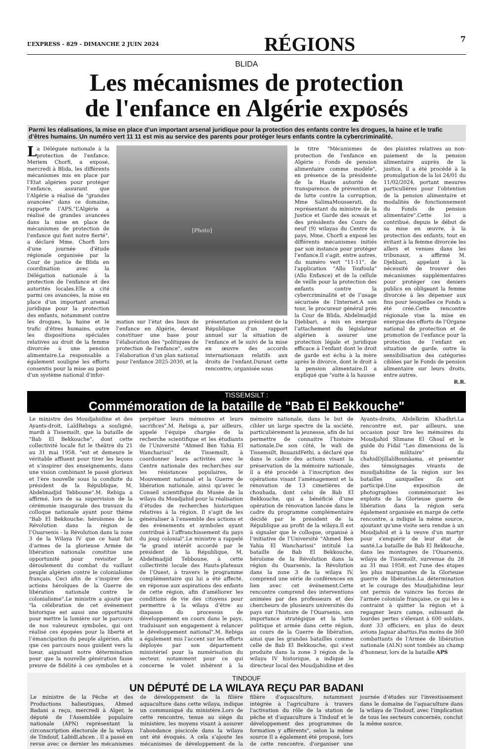L’EXPRESS - 829 - DIMANCHE 2 JUIN 2024
RÉGIONS
7
BLIDA
Les mécanismes de protection
de l'enfance en Algérie exposés
Parmi les réalisations, la mise en place d’un important arsenal juridique pour la protection des enfants contre les drogues, la haine et le trafic d’êtres humains. Un numéro vert 11 11 est mis au service des parents pour protéger leurs enfants contre la cybercriminalité.
La Déléguée nationale à la protection de l'enfance, Meriem Chorfi, a exposé, mercredi à Blida, les différents mécanismes mis en place par l'Etat algérien pour protéger l’enfance, assurant que l'Algérie a réalisé de "grandes avancées" dans ce domaine, rapporte l’APS."L’Algérie a réalisé de grandes avancées dans la mise en place de mécanismes de protection de l'enfance qui font notre fierté", a déclaré Mme. Chorfi lors d'une journée d'étude régionale organisée par la Cour de justice de Blida en coordination avec la Délégation nationale à la protection de l'enfance et des autorités locales.Elle a cité parmi ces avancées, la mise en place d’un important arsenal juridique pour la protection des enfants, notamment contre les drogues, la haine et le trafic d'êtres humains, outre les dispositions spéciales relatives au droit de la femme divorcée à une pension alimentaire.La responsable a également souligné les efforts consentis pour la mise au point d’un système national d'infor-
[Photo]
mation sur l’état des lieux de l'enfance en Algérie, devant constituer une base pour l’élaboration des "politiques de protection de l'enfance", outre l’élaboration d’un plan national pour l'enfance 2025-2030, et la
présentation au président de la République d’un rapport annuel sur la situation de l'enfance et le suivi de la mise en œuvre des accords internationaux relatifs aux droits de l'enfant.Durant cette rencontre, organisée sous
le titre "Mécanismes de protection de l'enfance en Algérie : Fonds de pension alimentaire comme modèle", en présence de la présidente de la Haute autorité de transparence, de prévention et de lutte contre la corruption, Mme SalimaMousserati, du représentant du ministre de la Justice et Garde des sceaux et des présidents des Cours de neuf (9) wilayas du Centre du pays, Mme. Chorfi a exposé les différents mécanismes initiés par son instance pour protéger l’enfance.Il s'agit, entre autres, du numéro vert "11-11", de l'application "Allo Toufoula" (Allo Enfance) et de la cellule de veille pour la protection des enfants contre la cybercriminalité et de l’usage sécurisée de l'Internet.A son tour, le procureur général près la Cour de Blida, Abdelmadjid Djebbari, a mis en exergue l’attachement du législateur algérien à assurer une protection légale et juridique efficace à l'enfant dont le droit de garde est échu à la mère après le divorce, dont le droit à la pension alimentaire.Il a expliqué que "suite à la hausse
des plaintes relatives au non-paiement de la pension alimentaire auprès de la justice, il a été procédé à la promulgation de la loi 24/01 du 11/02/2024, portant mesures particulières pour l’obtention de la pension alimentaire et modalités de fonctionnement du Fonds de pension alimentaire".Cette loi a contribué, depuis le début de sa mise en œuvre, à la protection des enfants, tout en évitant à la femme divorcée les allers et venues dans les tribunaux, a affirmé M. Djebbari, appelant à la nécessité de trouver des mécanismes supplémentaires pour protéger ces deniers publics en obligeant la femme divorcée à les dépenser aux fins pour lesquelles ce Fonds a été créé.Cette rencontre régionale vise la mise en exergue des efforts de l’Organe national de protection et de promotion de l'enfance pour la protection de l’enfant en situation de garde, outre la sensibilisation des catégories ciblées par le Fonds de pension alimentaire sur leurs droits, entre autres.
R.R.
TISSEMSILT :
Commémoration de la bataille de "Bab El Bekkouche"
Le ministre des Moudjahidine et des Ayants-droit, LaïdRebiga a souligné, mardi à Tissemsilt, que la bataille de "Bab El Bekkouche", dont cette collectivité locale fut le théâtre du 21 au 31 mai 1958, "est et demeure le véritable affluent pour tirer les leçons et s’inspirer des enseignements, dans une vision combinant le passé glorieux et l’ère nouvelle sous la conduite du président de la République, M. Abdelmadjid Tebboune".M. Rebiga a affirmé, lors de sa supervision de la cérémonie inaugurale des travaux du colloque nationale ayant pour thème "Bab El Bekkouche: héroïsmes de la Révolution dans la région de l’Ouarsenis - la Révolution dans la zone 3 de la Wilaya IV que ce haut fait d’armes de la glorieuse Armée de libération nationale constitue une opportunité pour revisiter le déroulement du combat du vaillant peuple algérien contre le colonialisme français. Ceci afin de s’inspirer des actions héroïques de la Guerre de libération nationale contre le colonialisme".Le ministre a ajouté que "la célébration de cet événement historique est aussi une opportunité pour mettre la lumière sur le parcours de nos valeureux symboles, qui ont réalisé ces épopées pour la liberté et l’émancipation du peuple algérien, afin que ces parcours nous guident vers la lueur, aiguisant notre détermination pour que la nouvelle génération fasse preuve de fidélité à ces symboles et à perpétuer leurs mémoires et leurs sacrifices".M. Rebiga a, par ailleurs, appelé l’équipe chargée de la recherche scientifique et les étudiants de l’Université "Ahmed Ben Yahia El Wancharissi" de Tissemsilt, à coordonner leurs activités avec le Centre nationale des recherches sur les résistances populaires, le Mouvement national et la Guerre de libération nationale, ainsi qu’avec le Conseil scientifique du Musée de la wilaya du Moudjahid pour la réalisation d’études de recherches historiques relatives à la région. Il s’agit de les généraliser à l’ensemble des actions et des événements et symboles ayant contribué à l’affranchissement du pays du joug colonial".Le ministre a rappelé "le grand intérêt accordé par le président de la République, M. Abdelmadjid Tebboune, à cette collectivité locale des Hauts-plateaux de l’Ouest, à travers le programme complémentaire qui lui a été affecté, en réponse aux aspirations des enfants de cette région, afin d’améliorer les conditions de vie des citoyens pour permettre à la wilaya d’être au diapason du processus de développement en cours dans le pays, traduisant son engagement à relancer le développement national".M. Rebiga a également mis l’accent sur les efforts déployés par son département ministériel pour la numérisation du secteur, notamment pour ce qui concerne le volet inhérent à la mémoire nationale, dans le but de cibler un large spectre de la société, particulièrement la jeunesse, afin de lui permettre de connaitre l’histoire nationale.De son côté, le wali de Tissemsilt, BouazidFethi, a déclaré que dans le cadre des actions visant la préservation de la mémoire nationale, il a été procédé à l’inscription des opérations visant l’aménagement et la rénovation de 13 cimetières de chouhada, dont celui de Bab El Bekkouche, qui a bénéficié d’une opération de rénovation lancée dans le cadre du programme complémentaire décidé par le président de la République au profit de la wilaya.Il est à signaler que le colloque, organisé à l’initiative de l’Université "Ahmed Ben Yahia El Wancharissi" intitulé La bataille de Bab El Bekkouche, héroïsme de la Révolution dans la région du Ouarsenis, la Révolution dans la zone 3 de la wilaya IV, comprend une série de conférences en lien avec cet événement.Cette rencontre comprend des interventions animées par des professeurs et des chercheurs de plusieurs universités du pays sur l'histoire de l'Ouarsenis, son importance stratégique et la lutte politique et armée dans cette région, au cours de la Guerre de libération, ainsi que les grandes batailles comme celle de Bab El Bekkouche, qui s'est produite dans la zone 3 région de la wilaya IV historique, a indiqué le directeur local des Moudjahidine et des Ayants-droits, Abdelkrim Khadhri.La rencontre est, par ailleurs, une occasion pour lire les mémoires du Moudjahid Slimane El Ghoul et le guide du Fidaï "Les dimensions de la foi militaire" du chahidDjillaliBounâama, et présenter des témoignages vivants de moudjahidine de la région sur les batailles auxquelles ils ont participé.Une exposition de photographies commémorant les exploits de la Glorieuse guerre de libération dans la région sera également organisée en marge de cette rencontre, a indiqué la même source, ajoutant qu'une visite sera rendue à un Moudjahid et à la veuve d'un martyr pour s'enquérir de leur état de santé.La bataille de Bab El Bekkouche, dans les montagnes de l'Ouarsenis, wilaya de Tissemsilt, survenue du 28 au 31 mai 1958, est l'une des étapes les plus marquantes de la Glorieuse guerre de libération.La détermination et le courage des Moudjahidine leur ont permis de vaincre les forces de l'armée coloniale française, ce qui les a contraint à quitter la région et à regagner leurs camps, subissant de lourdes pertes s'élevant à 600 soldats, dont 33 officiers, en plus de deux avions Jaguar abattus.Pas moins de 360 combattants de l'Armée de libération nationale (ALN) sont tombés au champ d'honneur, lors de la bataille APS
TINDOUF
UN DÉPUTÉ DE LA WILAYA REÇU PAR BADANI
Le ministre de la Pêche et des Productions halieutiques, Ahmed Badani a reçu, mercredi à Alger, le député de l'Assemblée populaire nationale (APN) représentant la circonscription électorale de la wilaya de Tindouf, LabidLahcen . Il a passé en revue avec ce dernier les mécanismes de développement de la filière aquaculture dans cette wilaya, indique un communiqué du ministère.Lors de cette rencontre, tenue au siège du ministère, les moyens visant à assurer l'abondance piscicole dans la wilaya ont été évoqués. A cela s’ajoute les mécanismes de développement de la filière d'aquaculture, notamment intégrée à l'agriculture à travers l'activation du rôle de la station de pêche et d'aquaculture à Tindouf et le développement des programmes de formation y afférents", selon la même source Il a également été proposé, lors de cette rencontre, d'organiser une journée d'études sur l'investissement dans le domaine de l'aquaculture dans la wilaya de Tindouf, avec l'implication de tous les secteurs concernés, conclut la même source.